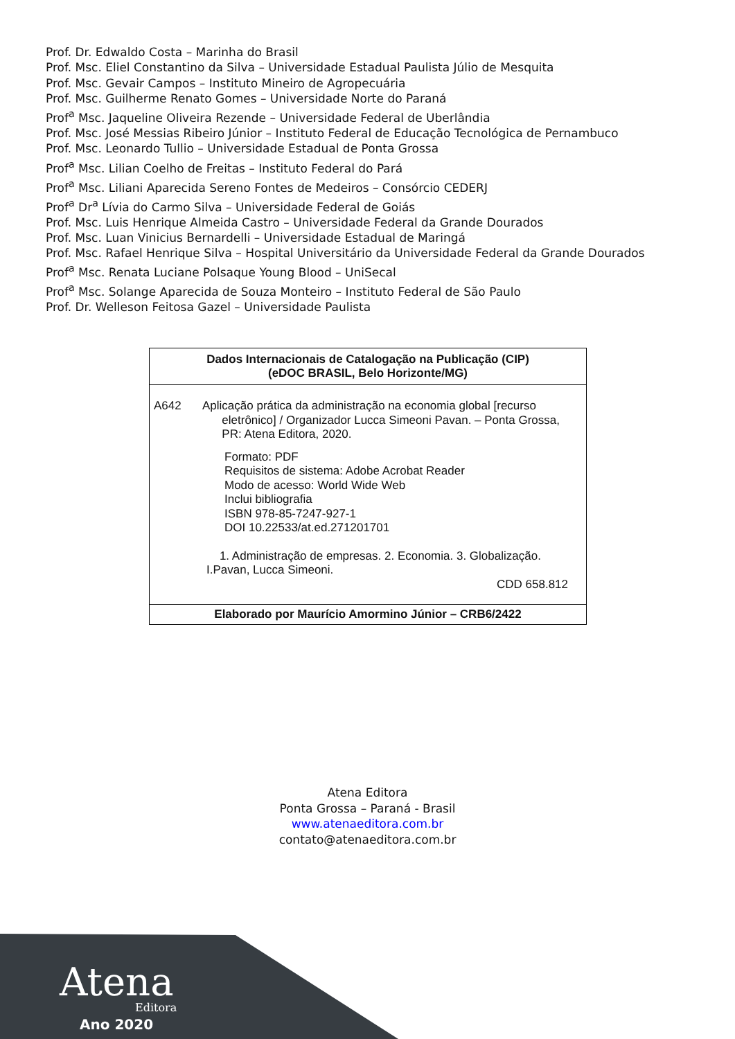Prof. Dr. Edwaldo Costa – Marinha do Brasil
Prof. Msc. Eliel Constantino da Silva – Universidade Estadual Paulista Júlio de Mesquita
Prof. Msc. Gevair Campos – Instituto Mineiro de Agropecuária
Prof. Msc. Guilherme Renato Gomes – Universidade Norte do Paraná
Prof<sup>a</sup> Msc. Jaqueline Oliveira Rezende – Universidade Federal de Uberlândia
Prof. Msc. José Messias Ribeiro Júnior – Instituto Federal de Educação Tecnológica de Pernambuco
Prof. Msc. Leonardo Tullio – Universidade Estadual de Ponta Grossa
Prof<sup>a</sup> Msc. Lilian Coelho de Freitas – Instituto Federal do Pará
Prof<sup>a</sup> Msc. Liliani Aparecida Sereno Fontes de Medeiros – Consórcio CEDERJ
Prof<sup>a</sup> Dr<sup>a</sup> Lívia do Carmo Silva – Universidade Federal de Goiás
Prof. Msc. Luis Henrique Almeida Castro – Universidade Federal da Grande Dourados
Prof. Msc. Luan Vinicius Bernardelli – Universidade Estadual de Maringá
Prof. Msc. Rafael Henrique Silva – Hospital Universitário da Universidade Federal da Grande Dourados
Prof<sup>a</sup> Msc. Renata Luciane Polsaque Young Blood – UniSecal
Prof<sup>a</sup> Msc. Solange Aparecida de Souza Monteiro – Instituto Federal de São Paulo
Prof. Dr. Welleson Feitosa Gazel – Universidade Paulista
Dados Internacionais de Catalogação na Publicação (CIP)
(eDOC BRASIL, Belo Horizonte/MG)
A642 Aplicação prática da administração na economia global [recurso
eletrônico] / Organizador Lucca Simeoni Pavan. – Ponta Grossa,
PR: Atena Editora, 2020.
Formato: PDF
Requisitos de sistema: Adobe Acrobat Reader
Modo de acesso: World Wide Web
Inclui bibliografia
ISBN 978-85-7247-927-1
DOI 10.22533/at.ed.271201701
1. Administração de empresas. 2. Economia. 3. Globalização.
I.Pavan, Lucca Simeoni.
CDD 658.812
Elaborado por Maurício Amormino Júnior – CRB6/2422
Atena Editora
Ponta Grossa – Paraná - Brasil
www.atenaeditora.com.br
contato@atenaeditora.com.br
Atena Editora
Ano 2020